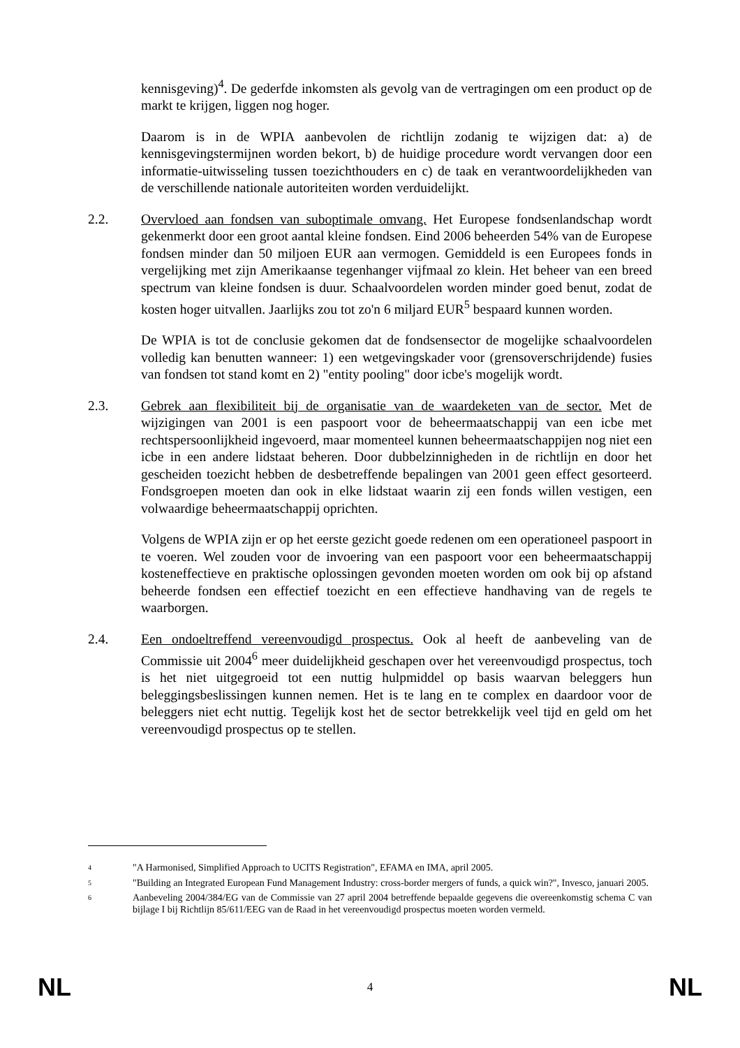kennisgeving)<sup>4</sup>. De gederfde inkomsten als gevolg van de vertragingen om een product op de markt te krijgen, liggen nog hoger.
Daarom is in de WPIA aanbevolen de richtlijn zodanig te wijzigen dat: a) de kennisgevingstermijnen worden bekort, b) de huidige procedure wordt vervangen door een informatie-uitwisseling tussen toezichthouders en c) de taak en verantwoordelijkheden van de verschillende nationale autoriteiten worden verduidelijkt.
2.2. Overvloed aan fondsen van suboptimale omvang. Het Europese fondsenlandschap wordt gekenmerkt door een groot aantal kleine fondsen. Eind 2006 beheerden 54% van de Europese fondsen minder dan 50 miljoen EUR aan vermogen. Gemiddeld is een Europees fonds in vergelijking met zijn Amerikaanse tegenhanger vijfmaal zo klein. Het beheer van een breed spectrum van kleine fondsen is duur. Schaalvoordelen worden minder goed benut, zodat de kosten hoger uitvallen. Jaarlijks zou tot zo'n 6 miljard EUR<sup>5</sup> bespaard kunnen worden.
De WPIA is tot de conclusie gekomen dat de fondsensector de mogelijke schaalvoordelen volledig kan benutten wanneer: 1) een wetgevingskader voor (grensoverschrijdende) fusies van fondsen tot stand komt en 2) "entity pooling" door icbe's mogelijk wordt.
2.3. Gebrek aan flexibiliteit bij de organisatie van de waardeketen van de sector. Met de wijzigingen van 2001 is een paspoort voor de beheermaatschappij van een icbe met rechtspersoonlijkheid ingevoerd, maar momenteel kunnen beheermaatschappijen nog niet een icbe in een andere lidstaat beheren. Door dubbelzinnigheden in de richtlijn en door het gescheiden toezicht hebben de desbetreffende bepalingen van 2001 geen effect gesorteerd. Fondsgroepen moeten dan ook in elke lidstaat waarin zij een fonds willen vestigen, een volwaardige beheermaatschappij oprichten.
Volgens de WPIA zijn er op het eerste gezicht goede redenen om een operationeel paspoort in te voeren. Wel zouden voor de invoering van een paspoort voor een beheermaatschappij kosteneffectieve en praktische oplossingen gevonden moeten worden om ook bij op afstand beheerde fondsen een effectief toezicht en een effectieve handhaving van de regels te waarborgen.
2.4. Een ondoeltreffend vereenvoudigd prospectus. Ook al heeft de aanbeveling van de Commissie uit 2004<sup>6</sup> meer duidelijkheid geschapen over het vereenvoudigd prospectus, toch is het niet uitgegroeid tot een nuttig hulpmiddel op basis waarvan beleggers hun beleggingsbeslissingen kunnen nemen. Het is te lang en te complex en daardoor voor de beleggers niet echt nuttig. Tegelijk kost het de sector betrekkelijk veel tijd en geld om het vereenvoudigd prospectus op te stellen.
<sup>4</sup> "A Harmonised, Simplified Approach to UCITS Registration", EFAMA en IMA, april 2005.
<sup>5</sup> "Building an Integrated European Fund Management Industry: cross-border mergers of funds, a quick win?", Invesco, januari 2005.
<sup>6</sup> Aanbeveling 2004/384/EG van de Commissie van 27 april 2004 betreffende bepaalde gegevens die overeenkomstig schema C van bijlage I bij Richtlijn 85/611/EEG van de Raad in het vereenvoudigd prospectus moeten worden vermeld.
NL 4 NL